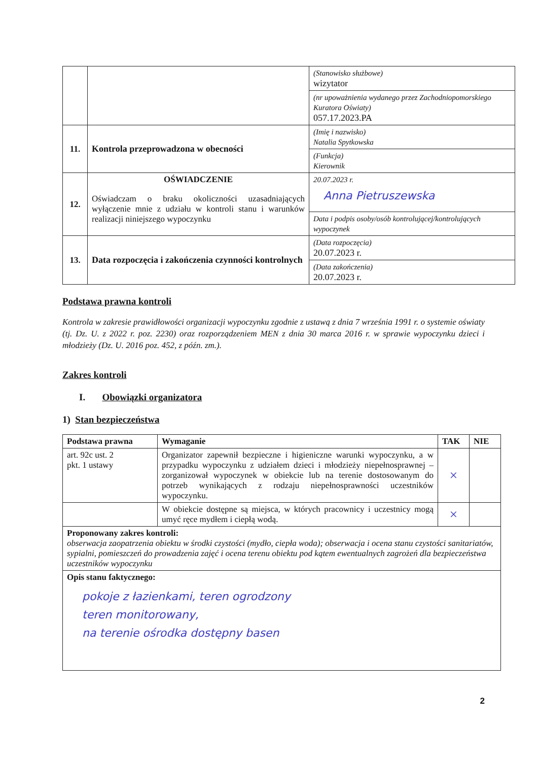| | | (Stanowisko służbowe) wizytator |
| | | (nr upoważnienia wydanego przez Zachodniopomorskiego Kuratora Oświaty) 057.17.2023.PA |
| 11. | Kontrola przeprowadzona w obecności | (Imię i nazwisko) Natalia Spytkowska |
| | | (Funkcja) Kierownik |
| 12. | OŚWIADCZENIE Oświadczam o braku okoliczności uzasadniających wyłączenie mnie z udziału w kontroli stanu i warunków realizacji niniejszego wypoczynku | 20.07.2023 r. Anna Pietruszewska |
| | | Data i podpis osoby/osób kontrolującej/kontrolujących wypoczynek |
| 13. | Data rozpoczęcia i zakończenia czynności kontrolnych | (Data rozpoczęcia) 20.07.2023 r. |
| | | (Data zakończenia) 20.07.2023 r. |
Podstawa prawna kontroli
Kontrola w zakresie prawidłowości organizacji wypoczynku zgodnie z ustawą z dnia 7 września 1991 r. o systemie oświaty (tj. Dz. U. z 2022 r. poz. 2230) oraz rozporządzeniem MEN z dnia 30 marca 2016 r. w sprawie wypoczynku dzieci i młodzieży (Dz. U. 2016 poz. 452, z późn. zm.).
Zakres kontroli
I. Obowiązki organizatora
1) Stan bezpieczeństwa
| Podstawa prawna | Wymaganie | TAK | NIE |
| --- | --- | --- | --- |
| art. 92c ust. 2 pkt. 1 ustawy | Organizator zapewnił bezpieczne i higieniczne warunki wypoczynku, a w przypadku wypoczynku z udziałem dzieci i młodzieży niepełnosprawnej – zorganizował wypoczynek w obiekcie lub na terenie dostosowanym do potrzeb wynikających z rodzaju niepełnosprawności uczestników wypoczynku. | × | |
| | W obiekcie dostępne są miejsca, w których pracownicy i uczestnicy mogą umyć ręce mydłem i ciepłą wodą. | × | |
| Proponowany zakres kontroli: obserwacja zaopatrzenia obiektu w środki czystości (mydło, ciepła woda); obserwacja i ocena stanu czystości sanitariatów, sypialni, pomieszczeń do prowadzenia zajęć i ocena terenu obiektu pod kątem ewentualnych zagrożeń dla bezpieczeństwa uczestników wypoczynku | | | |
| Opis stanu faktycznego: pokoje z łazienkami, teren ogrodzony teren monitorowany, na terenie ośrodka dostępny basen | | | |
2